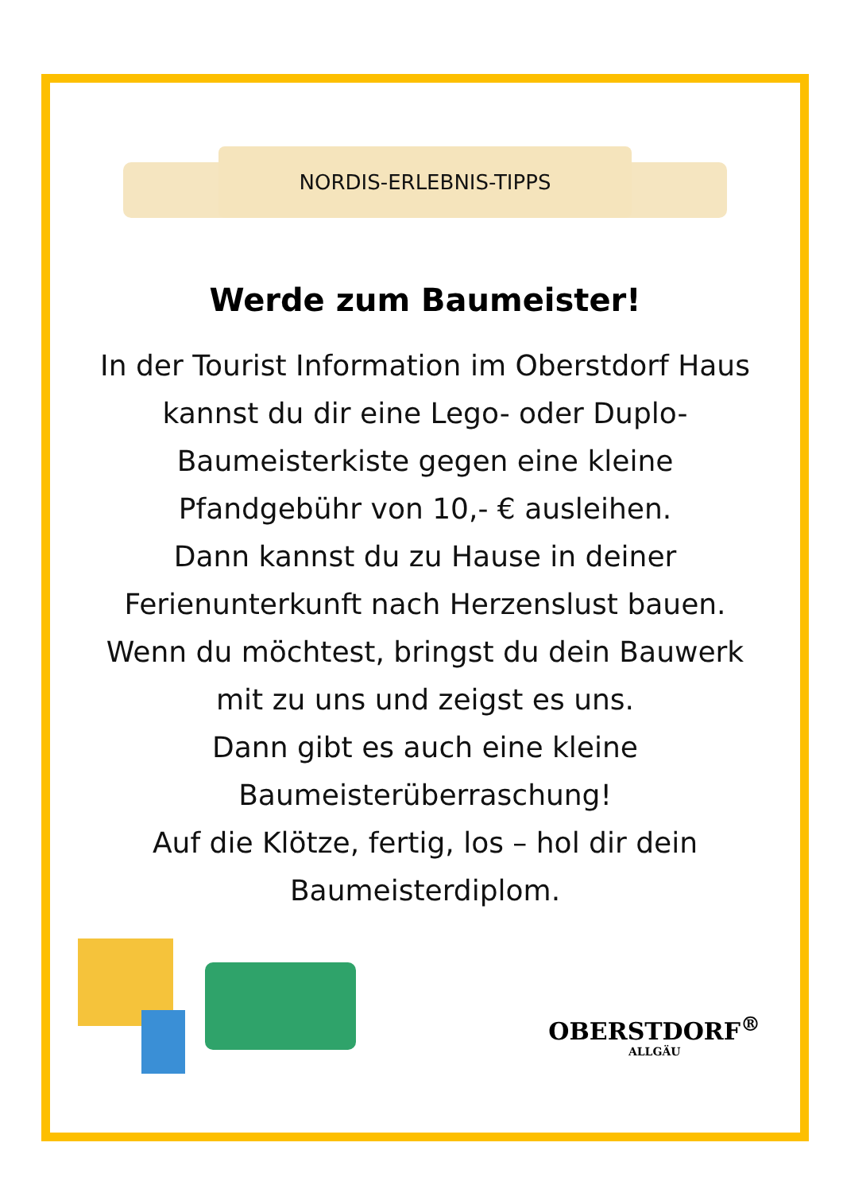NORDIS-ERLEBNIS-TIPPS
Werde zum Baumeister!
In der Tourist Information im Oberstdorf Haus kannst du dir eine Lego- oder Duplo-Baumeisterkiste gegen eine kleine Pfandgebühr von 10,- € ausleihen.
Dann kannst du zu Hause in deiner Ferienunterkunft nach Herzenslust bauen.
Wenn du möchtest, bringst du dein Bauwerk mit zu uns und zeigst es uns.
Dann gibt es auch eine kleine Baumeisterüberraschung!
Auf die Klötze, fertig, los – hol dir dein Baumeisterdiplom.
OBERSTDORF<sup>®</sup>
ALLGÄU